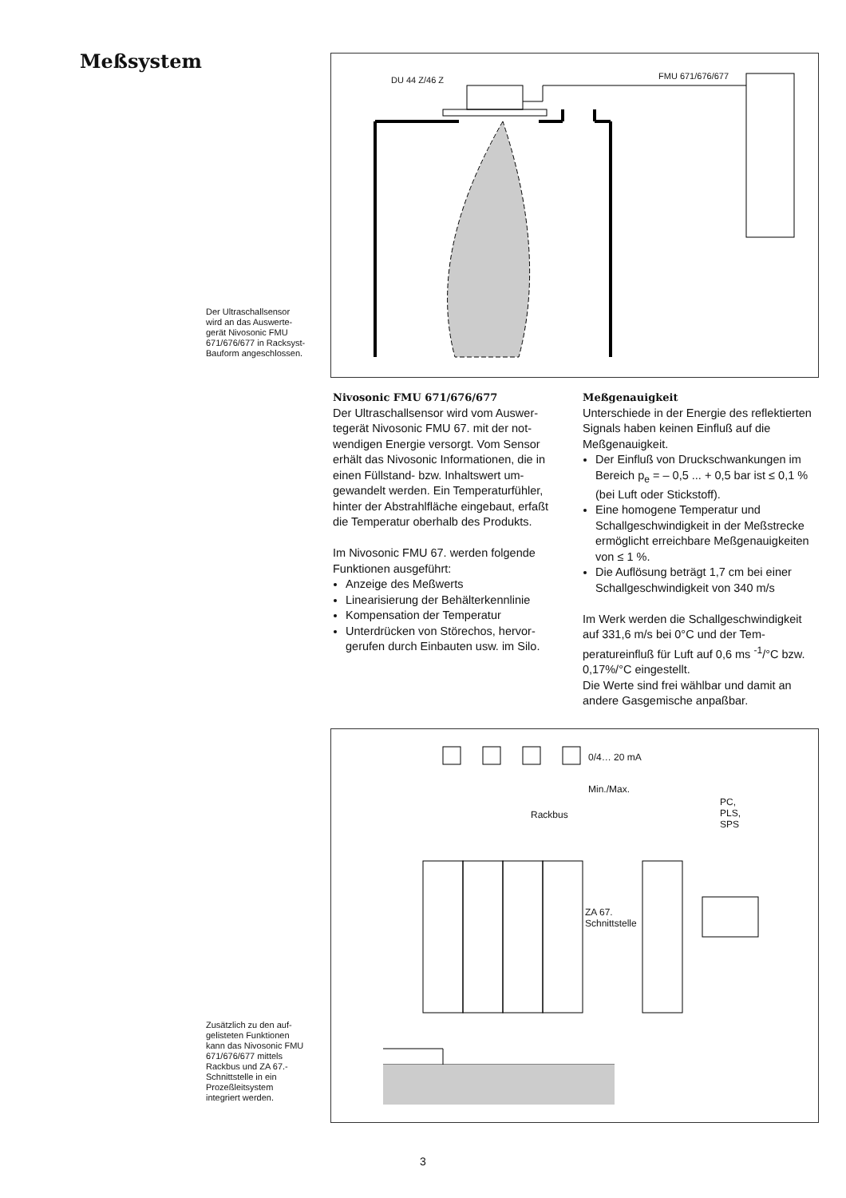Meßsystem
DU 44 Z/46 Z FMU 671/676/677
Der Ultraschallsensor wird an das Auswerte­gerät Nivosonic FMU 671/676/677 in Racksyst-Bauform angeschlossen.
Nivosonic FMU 671/676/677
Der Ultraschallsensor wird vom Auswer­tegerät Nivosonic FMU 67. mit der not­wendigen Energie versorgt. Vom Sensor erhält das Nivosonic Informationen, die in einen Füllstand- bzw. Inhaltswert um­gewandelt werden. Ein Temperaturfüh­ler, hinter der Abstrahlfläche eingebaut, erfaßt die Temperatur oberhalb des Pro­dukts.
Im Nivosonic FMU 67. werden folgende Funktionen ausgeführt:
Anzeige des Meßwerts
Linearisierung der Behälterkennlinie
Kompensation der Temperatur
Unterdrücken von Störechos, hervor­gerufen durch Einbauten usw. im Silo.
Meßgenauigkeit
Unterschiede in der Energie des reflek­tierten Signals haben keinen Einfluß auf die Meßgenauigkeit.
Der Einfluß von Druckschwankungen im Bereich p<sub>e</sub> = – 0,5 ... + 0,5 bar ist ≤ 0,1 % (bei Luft oder Stickstoff).
Eine homogene Temperatur und Schallgeschwindigkeit in der Meß­strecke ermöglicht erreichbare Meß­genauigkeiten von ≤ 1 %.
Die Auflösung beträgt 1,7 cm bei einer Schallgeschwindigkeit von 340 m/s
Im Werk werden die Schallgeschwindig­keit auf 331,6 m/s bei 0°C und der Tem­peratureinfluß für Luft auf 0,6 ms <sup>-1</sup>/°C bzw. 0,17%/°C eingestellt.
Die Werte sind frei wählbar und damit an andere Gasgemische anpaßbar.
0/4… 20 mA
Min./Max.
Rackbus
PC,
PLS,
SPS
ZA 67.
Schnittstelle
Zusätzlich zu den auf­gelisteten Funktionen kann das Nivosonic FMU 671/676/677 mittels Rackbus und ZA 67.-Schnittstelle in ein Prozeßleitsystem integriert werden.
3